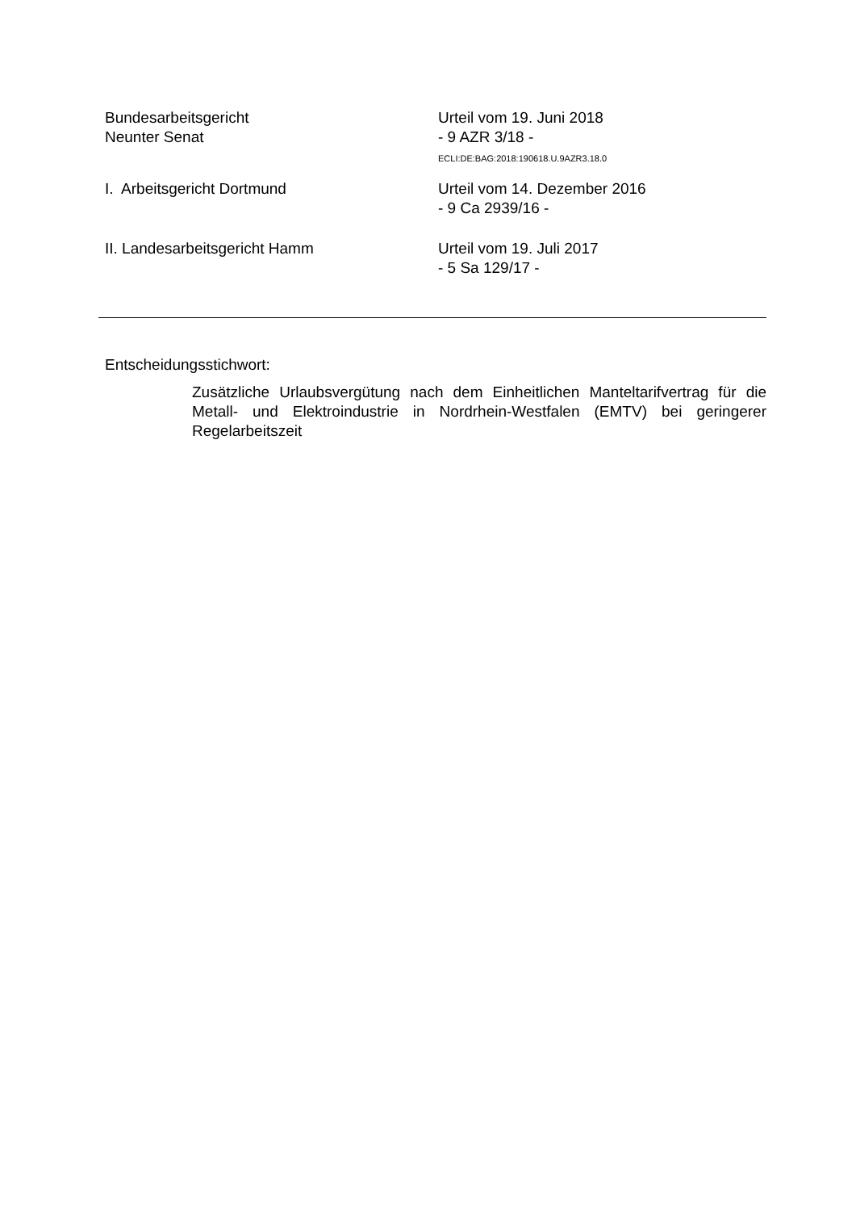Bundesarbeitsgericht
Neunter Senat
Urteil vom 19. Juni 2018
- 9 AZR 3/18 -
ECLI:DE:BAG:2018:190618.U.9AZR3.18.0
I. Arbeitsgericht Dortmund Urteil vom 14. Dezember 2016
- 9 Ca 2939/16 -
II. Landesarbeitsgericht Hamm Urteil vom 19. Juli 2017
- 5 Sa 129/17 -
Entscheidungsstichwort:
Zusätzliche Urlaubsvergütung nach dem Einheitlichen Manteltarifvertrag für die Metall- und Elektroindustrie in Nordrhein-Westfalen (EMTV) bei geringerer Regelarbeitszeit